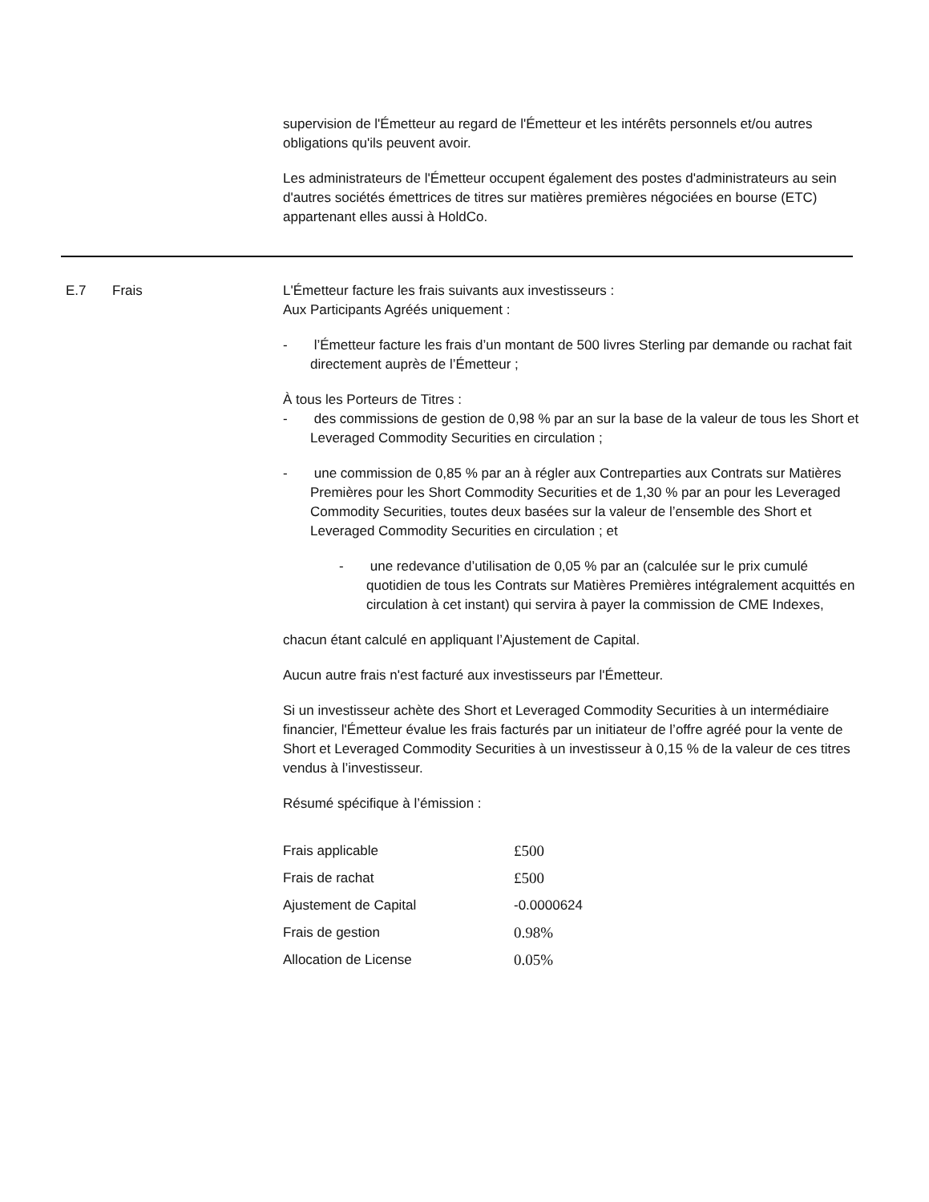supervision de l'Émetteur au regard de l'Émetteur et les intérêts personnels et/ou autres obligations qu'ils peuvent avoir.
Les administrateurs de l'Émetteur occupent également des postes d'administrateurs au sein d'autres sociétés émettrices de titres sur matières premières négociées en bourse (ETC) appartenant elles aussi à HoldCo.
E.7 Frais L'Émetteur facture les frais suivants aux investisseurs :
Aux Participants Agréés uniquement :
- l’Émetteur facture les frais d’un montant de 500 livres Sterling par demande ou rachat fait directement auprès de l’Émetteur ;
À tous les Porteurs de Titres :
- des commissions de gestion de 0,98 % par an sur la base de la valeur de tous les Short et Leveraged Commodity Securities en circulation ;
- une commission de 0,85 % par an à régler aux Contreparties aux Contrats sur Matières Premières pour les Short Commodity Securities et de 1,30 % par an pour les Leveraged Commodity Securities, toutes deux basées sur la valeur de l’ensemble des Short et Leveraged Commodity Securities en circulation ; et
- une redevance d’utilisation de 0,05 % par an (calculée sur le prix cumulé quotidien de tous les Contrats sur Matières Premières intégralement acquittés en circulation à cet instant) qui servira à payer la commission de CME Indexes,
chacun étant calculé en appliquant l’Ajustement de Capital.
Aucun autre frais n'est facturé aux investisseurs par l'Émetteur.
Si un investisseur achète des Short et Leveraged Commodity Securities à un intermédiaire financier, l'Émetteur évalue les frais facturés par un initiateur de l’offre agréé pour la vente de Short et Leveraged Commodity Securities à un investisseur à 0,15 % de la valeur de ces titres vendus à l’investisseur.
Résumé spécifique à l’émission :
| Frais applicable | £500 |
| Frais de rachat | £500 |
| Ajustement de Capital | -0.0000624 |
| Frais de gestion | 0.98% |
| Allocation de License | 0.05% |